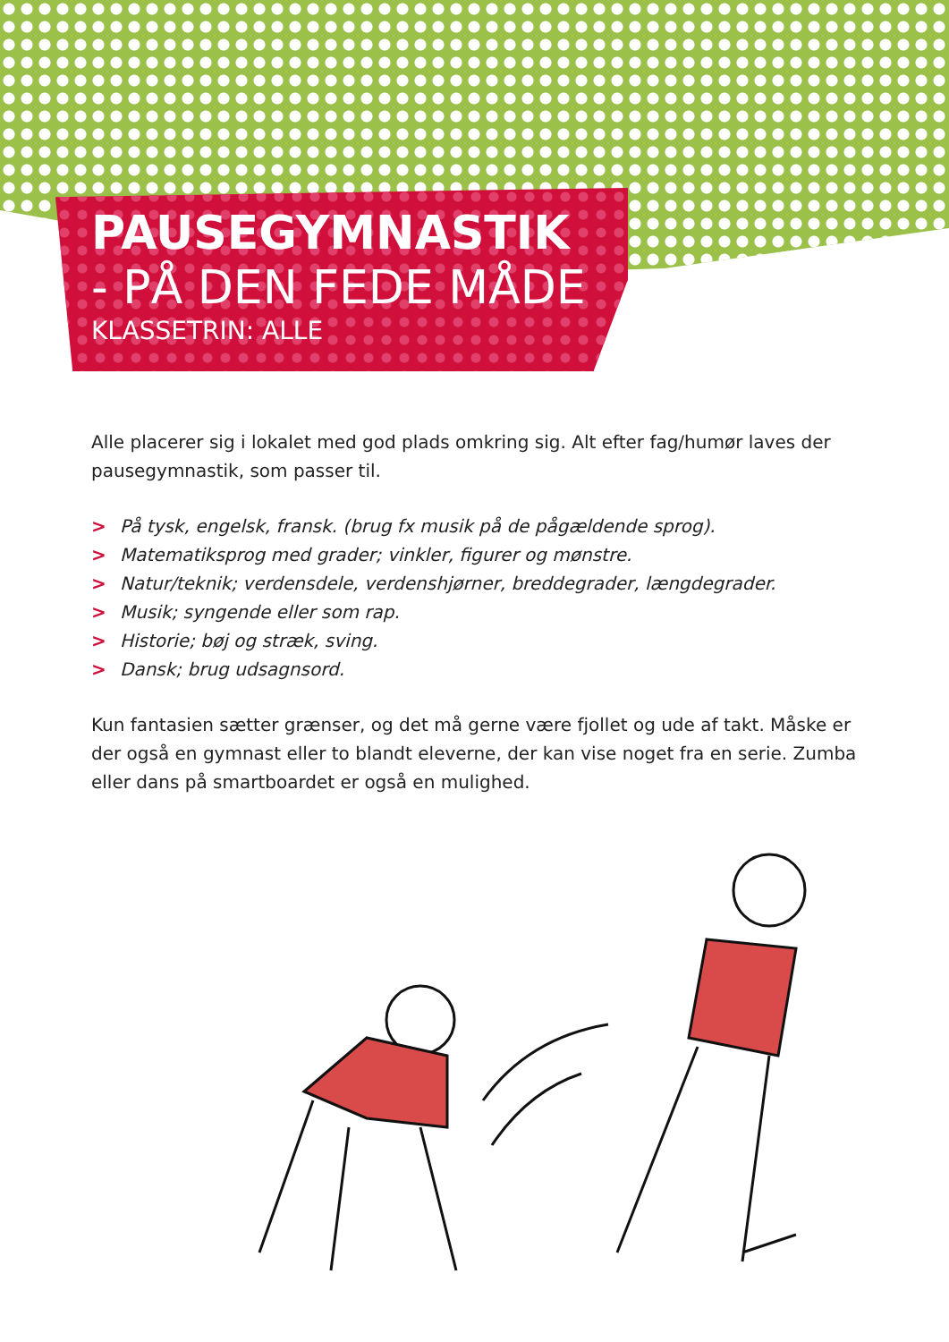PAUSEGYMNASTIK
- PÅ DEN FEDE MÅDE
KLASSETRIN: ALLE
Alle placerer sig i lokalet med god plads omkring sig. Alt efter fag/humør laves der pausegymnastik, som passer til.
> På tysk, engelsk, fransk. (brug fx musik på de pågældende sprog).
> Matematiksprog med grader; vinkler, figurer og mønstre.
> Natur/teknik; verdensdele, verdenshjørner, breddegrader, længdegrader.
> Musik; syngende eller som rap.
> Historie; bøj og stræk, sving.
> Dansk; brug udsagnsord.
Kun fantasien sætter grænser, og det må gerne være fjollet og ude af takt. Måske er der også en gymnast eller to blandt eleverne, der kan vise noget fra en serie. Zumba eller dans på smartboardet er også en mulighed.